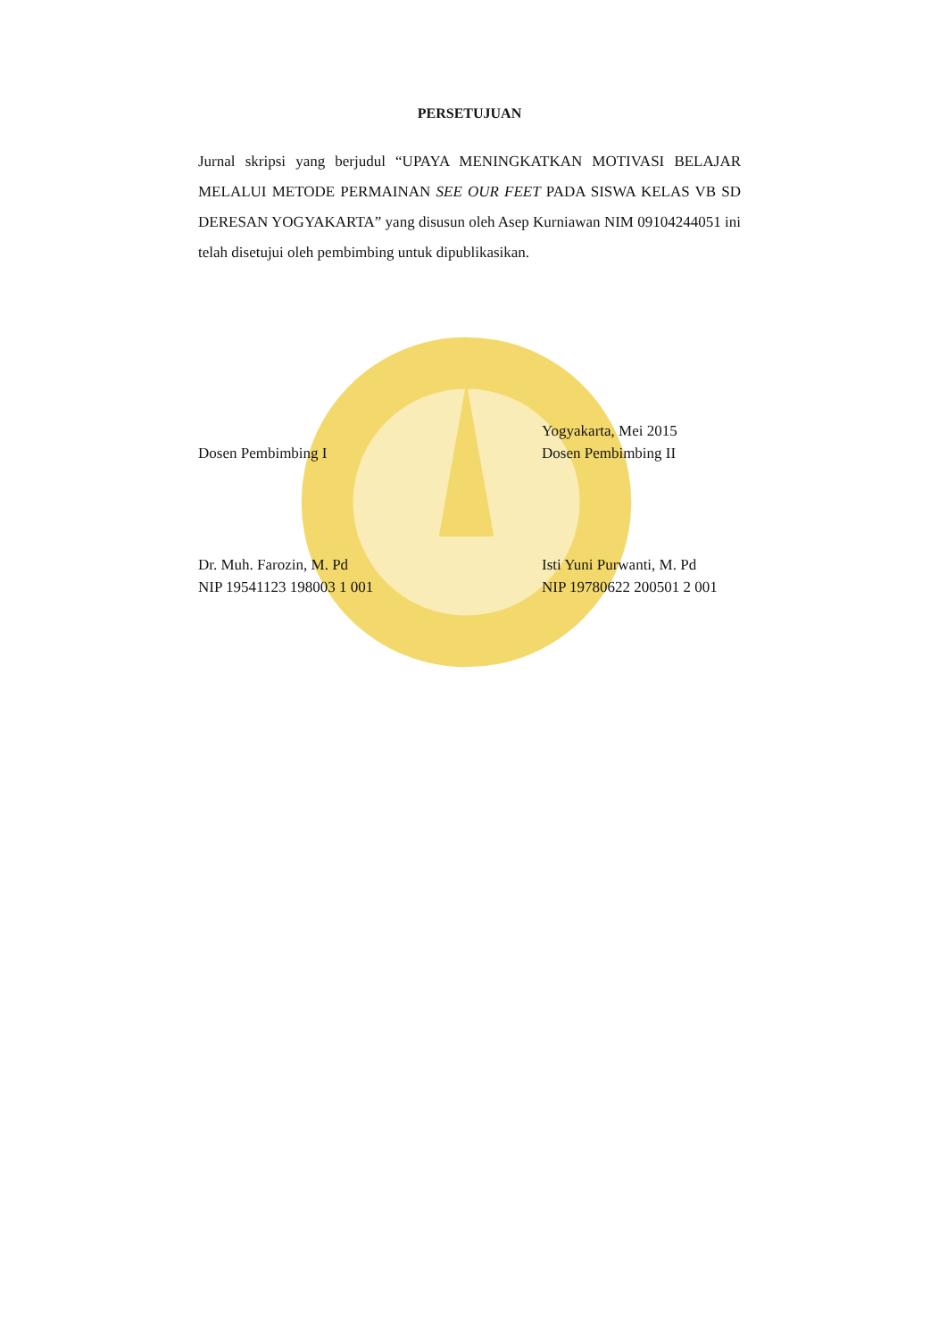PERSETUJUAN
Jurnal skripsi yang berjudul “UPAYA MENINGKATKAN MOTIVASI BELAJAR MELALUI METODE PERMAINAN SEE OUR FEET PADA SISWA KELAS VB SD DERESAN YOGYAKARTA” yang disusun oleh Asep Kurniawan NIM 09104244051 ini telah disetujui oleh pembimbing untuk dipublikasikan.
Dosen Pembimbing I
Dr. Muh. Farozin, M. Pd
NIP 19541123 198003 1 001
Yogyakarta, Mei 2015
Dosen Pembimbing II
Isti Yuni Purwanti, M. Pd
NIP 19780622 200501 2 001